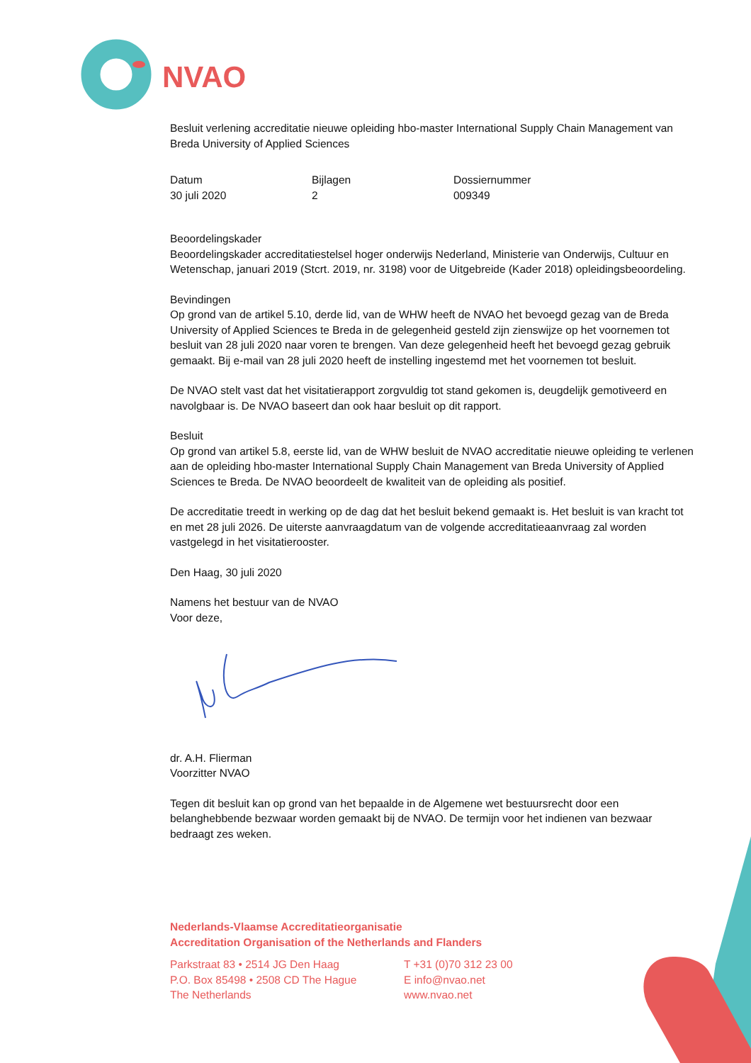NVAO
Besluit verlening accreditatie nieuwe opleiding hbo-master International Supply Chain Management van Breda University of Applied Sciences
Datum
30 juli 2020
Bijlagen
2
Dossiernummer
009349
Beoordelingskader
Beoordelingskader accreditatiestelsel hoger onderwijs Nederland, Ministerie van Onderwijs, Cultuur en Wetenschap, januari 2019 (Stcrt. 2019, nr. 3198) voor de Uitgebreide (Kader 2018) opleidingsbeoordeling.
Bevindingen
Op grond van de artikel 5.10, derde lid, van de WHW heeft de NVAO het bevoegd gezag van de Breda University of Applied Sciences te Breda in de gelegenheid gesteld zijn zienswijze op het voornemen tot besluit van 28 juli 2020 naar voren te brengen. Van deze gelegenheid heeft het bevoegd gezag gebruik gemaakt. Bij e-mail van 28 juli 2020 heeft de instelling ingestemd met het voornemen tot besluit.
De NVAO stelt vast dat het visitatierapport zorgvuldig tot stand gekomen is, deugdelijk gemotiveerd en navolgbaar is. De NVAO baseert dan ook haar besluit op dit rapport.
Besluit
Op grond van artikel 5.8, eerste lid, van de WHW besluit de NVAO accreditatie nieuwe opleiding te verlenen aan de opleiding hbo-master International Supply Chain Management van Breda University of Applied Sciences te Breda. De NVAO beoordeelt de kwaliteit van de opleiding als positief.
De accreditatie treedt in werking op de dag dat het besluit bekend gemaakt is. Het besluit is van kracht tot en met 28 juli 2026. De uiterste aanvraagdatum van de volgende accreditatieaanvraag zal worden vastgelegd in het visitatierooster.
Den Haag, 30 juli 2020
Namens het bestuur van de NVAO
Voor deze,
dr. A.H. Flierman
Voorzitter NVAO
Tegen dit besluit kan op grond van het bepaalde in de Algemene wet bestuursrecht door een belanghebbende bezwaar worden gemaakt bij de NVAO. De termijn voor het indienen van bezwaar bedraagt zes weken.
Nederlands-Vlaamse Accreditatieorganisatie
Accreditation Organisation of the Netherlands and Flanders
Parkstraat 83 • 2514 JG Den Haag
P.O. Box 85498 • 2508 CD The Hague
The Netherlands
T +31 (0)70 312 23 00
E info@nvao.net
www.nvao.net